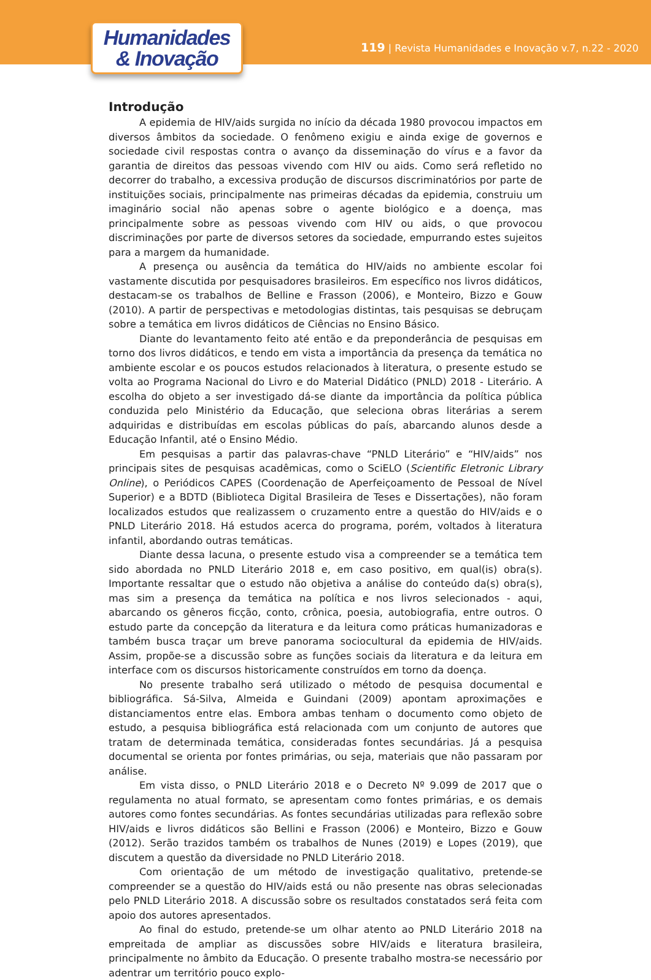Humanidades
& Inovação
119 | Revista Humanidades e Inovação v.7, n.22 - 2020
Introdução
A epidemia de HIV/aids surgida no início da década 1980 provocou impactos em diversos âmbitos da sociedade. O fenômeno exigiu e ainda exige de governos e sociedade civil respostas contra o avanço da disseminação do vírus e a favor da garantia de direitos das pessoas vivendo com HIV ou aids. Como será refletido no decorrer do trabalho, a excessiva produção de discursos discriminatórios por parte de instituições sociais, principalmente nas primeiras décadas da epidemia, construiu um imaginário social não apenas sobre o agente biológico e a doença, mas principalmente sobre as pessoas vivendo com HIV ou aids, o que provocou discriminações por parte de diversos setores da sociedade, empurrando estes sujeitos para a margem da humanidade.
A presença ou ausência da temática do HIV/aids no ambiente escolar foi vastamente discutida por pesquisadores brasileiros. Em específico nos livros didáticos, destacam-se os trabalhos de Belline e Frasson (2006), e Monteiro, Bizzo e Gouw (2010). A partir de perspectivas e metodologias distintas, tais pesquisas se debruçam sobre a temática em livros didáticos de Ciências no Ensino Básico.
Diante do levantamento feito até então e da preponderância de pesquisas em torno dos livros didáticos, e tendo em vista a importância da presença da temática no ambiente escolar e os poucos estudos relacionados à literatura, o presente estudo se volta ao Programa Nacional do Livro e do Material Didático (PNLD) 2018 - Literário. A escolha do objeto a ser investigado dá-se diante da importância da política pública conduzida pelo Ministério da Educação, que seleciona obras literárias a serem adquiridas e distribuídas em escolas públicas do país, abarcando alunos desde a Educação Infantil, até o Ensino Médio.
Em pesquisas a partir das palavras-chave “PNLD Literário” e “HIV/aids” nos principais sites de pesquisas acadêmicas, como o SciELO (Scientific Eletronic Library Online), o Periódicos CAPES (Coordenação de Aperfeiçoamento de Pessoal de Nível Superior) e a BDTD (Biblioteca Digital Brasileira de Teses e Dissertações), não foram localizados estudos que realizassem o cruzamento entre a questão do HIV/aids e o PNLD Literário 2018. Há estudos acerca do programa, porém, voltados à literatura infantil, abordando outras temáticas.
Diante dessa lacuna, o presente estudo visa a compreender se a temática tem sido abordada no PNLD Literário 2018 e, em caso positivo, em qual(is) obra(s). Importante ressaltar que o estudo não objetiva a análise do conteúdo da(s) obra(s), mas sim a presença da temática na política e nos livros selecionados - aqui, abarcando os gêneros ficção, conto, crônica, poesia, autobiografia, entre outros. O estudo parte da concepção da literatura e da leitura como práticas humanizadoras e também busca traçar um breve panorama sociocultural da epidemia de HIV/aids. Assim, propõe-se a discussão sobre as funções sociais da literatura e da leitura em interface com os discursos historicamente construídos em torno da doença.
No presente trabalho será utilizado o método de pesquisa documental e bibliográfica. Sá-Silva, Almeida e Guindani (2009) apontam aproximações e distanciamentos entre elas. Embora ambas tenham o documento como objeto de estudo, a pesquisa bibliográfica está relacionada com um conjunto de autores que tratam de determinada temática, consideradas fontes secundárias. Já a pesquisa documental se orienta por fontes primárias, ou seja, materiais que não passaram por análise.
Em vista disso, o PNLD Literário 2018 e o Decreto Nº 9.099 de 2017 que o regulamenta no atual formato, se apresentam como fontes primárias, e os demais autores como fontes secundárias. As fontes secundárias utilizadas para reflexão sobre HIV/aids e livros didáticos são Bellini e Frasson (2006) e Monteiro, Bizzo e Gouw (2012). Serão trazidos também os trabalhos de Nunes (2019) e Lopes (2019), que discutem a questão da diversidade no PNLD Literário 2018.
Com orientação de um método de investigação qualitativo, pretende-se compreender se a questão do HIV/aids está ou não presente nas obras selecionadas pelo PNLD Literário 2018. A discussão sobre os resultados constatados será feita com apoio dos autores apresentados.
Ao final do estudo, pretende-se um olhar atento ao PNLD Literário 2018 na empreitada de ampliar as discussões sobre HIV/aids e literatura brasileira, principalmente no âmbito da Educação. O presente trabalho mostra-se necessário por adentrar um território pouco explo-